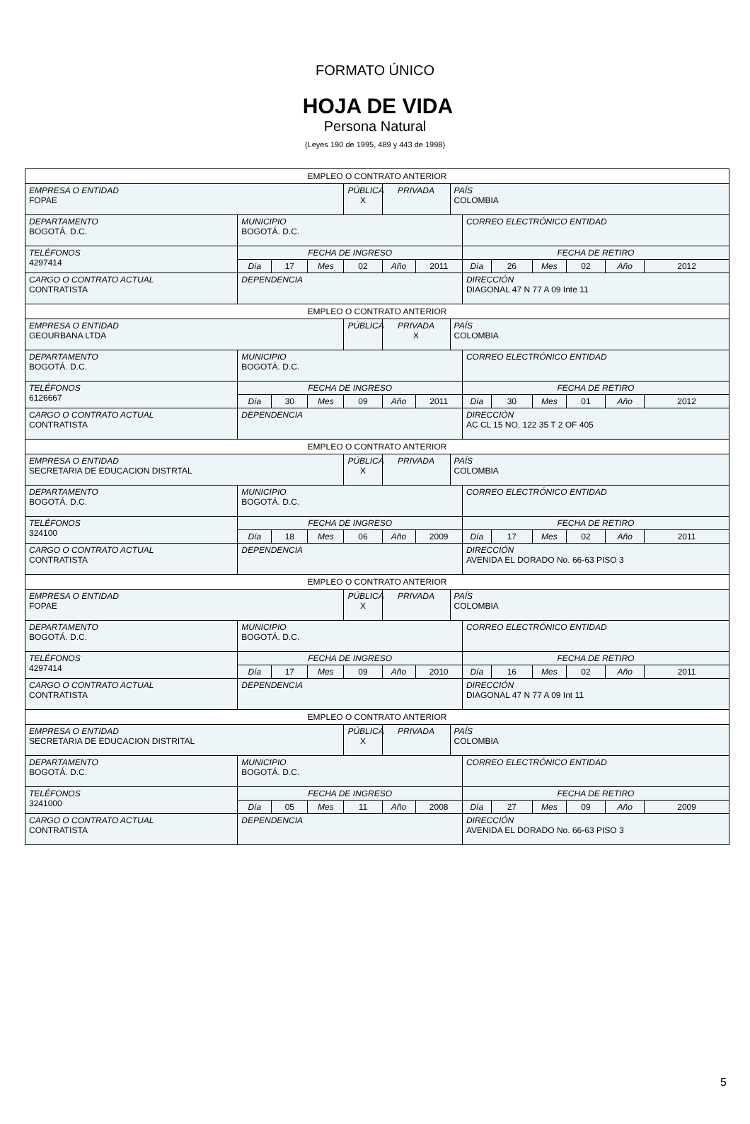FORMATO ÚNICO
HOJA DE VIDA
Persona Natural
(Leyes 190 de 1995, 489 y 443 de 1998)
| EMPLEO O CONTRATO ANTERIOR | | | | | | | | | | | | | |
| EMPRESA O ENTIDAD FOPAE | | | | PÚBLICA X | PRIVADA | | PAÍS COLOMBIA | | | | | | |
| DEPARTAMENTO BOGOTÁ. D.C. | MUNICIPIO BOGOTÁ. D.C. | | | | | | | CORREO ELECTRÓNICO ENTIDAD | | | | | |
| TELÉFONOS 4297414 | FECHA DE INGRESO | | | | | | | FECHA DE RETIRO | | | | | |
| | Día | 17 | Mes | 02 | Año | 2011 | | Día | 26 | Mes | 02 | Año | 2012 |
| CARGO O CONTRATO ACTUAL CONTRATISTA | DEPENDENCIA | | | | | | | DIRECCIÓN DIAGONAL 47 N 77 A 09 Inte 11 | | | | | |
| EMPLEO O CONTRATO ANTERIOR | | | | | | | | | | | | | |
| EMPRESA O ENTIDAD GEOURBANA LTDA | | | | PÚBLICA | PRIVADA X | | PAÍS COLOMBIA | | | | | | |
| DEPARTAMENTO BOGOTÁ. D.C. | MUNICIPIO BOGOTÁ. D.C. | | | | | | | CORREO ELECTRÓNICO ENTIDAD | | | | | |
| TELÉFONOS 6126667 | FECHA DE INGRESO | | | | | | | FECHA DE RETIRO | | | | | |
| | Día | 30 | Mes | 09 | Año | 2011 | | Día | 30 | Mes | 01 | Año | 2012 |
| CARGO O CONTRATO ACTUAL CONTRATISTA | DEPENDENCIA | | | | | | | DIRECCIÓN AC CL 15 NO. 122 35 T 2 OF 405 | | | | | |
| EMPLEO O CONTRATO ANTERIOR | | | | | | | | | | | | | |
| EMPRESA O ENTIDAD SECRETARIA DE EDUCACION DISTRTAL | | | | PÚBLICA X | PRIVADA | | PAÍS COLOMBIA | | | | | | |
| DEPARTAMENTO BOGOTÁ. D.C. | MUNICIPIO BOGOTÁ. D.C. | | | | | | | CORREO ELECTRÓNICO ENTIDAD | | | | | |
| TELÉFONOS 324100 | FECHA DE INGRESO | | | | | | | FECHA DE RETIRO | | | | | |
| | Día | 18 | Mes | 06 | Año | 2009 | | Día | 17 | Mes | 02 | Año | 2011 |
| CARGO O CONTRATO ACTUAL CONTRATISTA | DEPENDENCIA | | | | | | | DIRECCIÓN AVENIDA EL DORADO No. 66-63 PISO 3 | | | | | |
| EMPLEO O CONTRATO ANTERIOR | | | | | | | | | | | | | |
| EMPRESA O ENTIDAD FOPAE | | | | PÚBLICA X | PRIVADA | | PAÍS COLOMBIA | | | | | | |
| DEPARTAMENTO BOGOTÁ. D.C. | MUNICIPIO BOGOTÁ. D.C. | | | | | | | CORREO ELECTRÓNICO ENTIDAD | | | | | |
| TELÉFONOS 4297414 | FECHA DE INGRESO | | | | | | | FECHA DE RETIRO | | | | | |
| | Día | 17 | Mes | 09 | Año | 2010 | | Día | 16 | Mes | 02 | Año | 2011 |
| CARGO O CONTRATO ACTUAL CONTRATISTA | DEPENDENCIA | | | | | | | DIRECCIÓN DIAGONAL 47 N 77 A 09 Int 11 | | | | | |
| EMPLEO O CONTRATO ANTERIOR | | | | | | | | | | | | | |
| EMPRESA O ENTIDAD SECRETARIA DE EDUCACION DISTRITAL | | | | PÚBLICA X | PRIVADA | | PAÍS COLOMBIA | | | | | | |
| DEPARTAMENTO BOGOTÁ. D.C. | MUNICIPIO BOGOTÁ. D.C. | | | | | | | CORREO ELECTRÓNICO ENTIDAD | | | | | |
| TELÉFONOS 3241000 | FECHA DE INGRESO | | | | | | | FECHA DE RETIRO | | | | | |
| | Día | 05 | Mes | 11 | Año | 2008 | | Día | 27 | Mes | 09 | Año | 2009 |
| CARGO O CONTRATO ACTUAL CONTRATISTA | DEPENDENCIA | | | | | | | DIRECCIÓN AVENIDA EL DORADO No. 66-63 PISO 3 | | | | | |
5